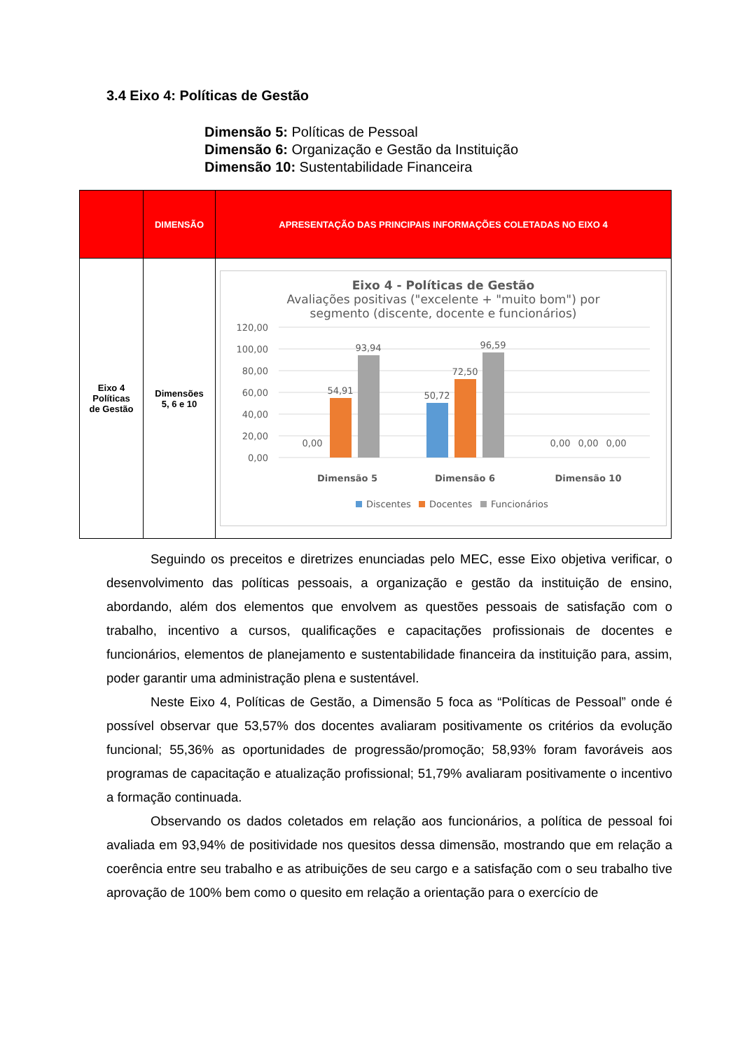3.4 Eixo 4: Políticas de Gestão
Dimensão 5: Políticas de Pessoal
Dimensão 6: Organização e Gestão da Instituição
Dimensão 10: Sustentabilidade Financeira
| | DIMENSÃO | APRESENTAÇÃO DAS PRINCIPAIS INFORMAÇÕES COLETADAS NO EIXO 4 |
| --- | --- | --- |
| Eixo 4 Políticas de Gestão | Dimensões 5, 6 e 10 | Eixo 4 - Políticas de Gestão Avaliações positivas ("excelente + "muito bom") por segmento (discente, docente e funcionários) 120,00 100,00 80,00 60,00 40,00 20,00 0,00 0,00 54,91 93,94 50,72 72,50 96,59 0,00 0,00 0,00 Dimensão 5 Dimensão 6 Dimensão 10 Discentes Docentes Funcionários |
Seguindo os preceitos e diretrizes enunciadas pelo MEC, esse Eixo objetiva verificar, o desenvolvimento das políticas pessoais, a organização e gestão da instituição de ensino, abordando, além dos elementos que envolvem as questões pessoais de satisfação com o trabalho, incentivo a cursos, qualificações e capacitações profissionais de docentes e funcionários, elementos de planejamento e sustentabilidade financeira da instituição para, assim, poder garantir uma administração plena e sustentável.
Neste Eixo 4, Políticas de Gestão, a Dimensão 5 foca as “Políticas de Pessoal” onde é possível observar que 53,57% dos docentes avaliaram positivamente os critérios da evolução funcional; 55,36% as oportunidades de progressão/promoção; 58,93% foram favoráveis aos programas de capacitação e atualização profissional; 51,79% avaliaram positivamente o incentivo a formação continuada.
Observando os dados coletados em relação aos funcionários, a política de pessoal foi avaliada em 93,94% de positividade nos quesitos dessa dimensão, mostrando que em relação a coerência entre seu trabalho e as atribuições de seu cargo e a satisfação com o seu trabalho tive aprovação de 100% bem como o quesito em relação a orientação para o exercício de